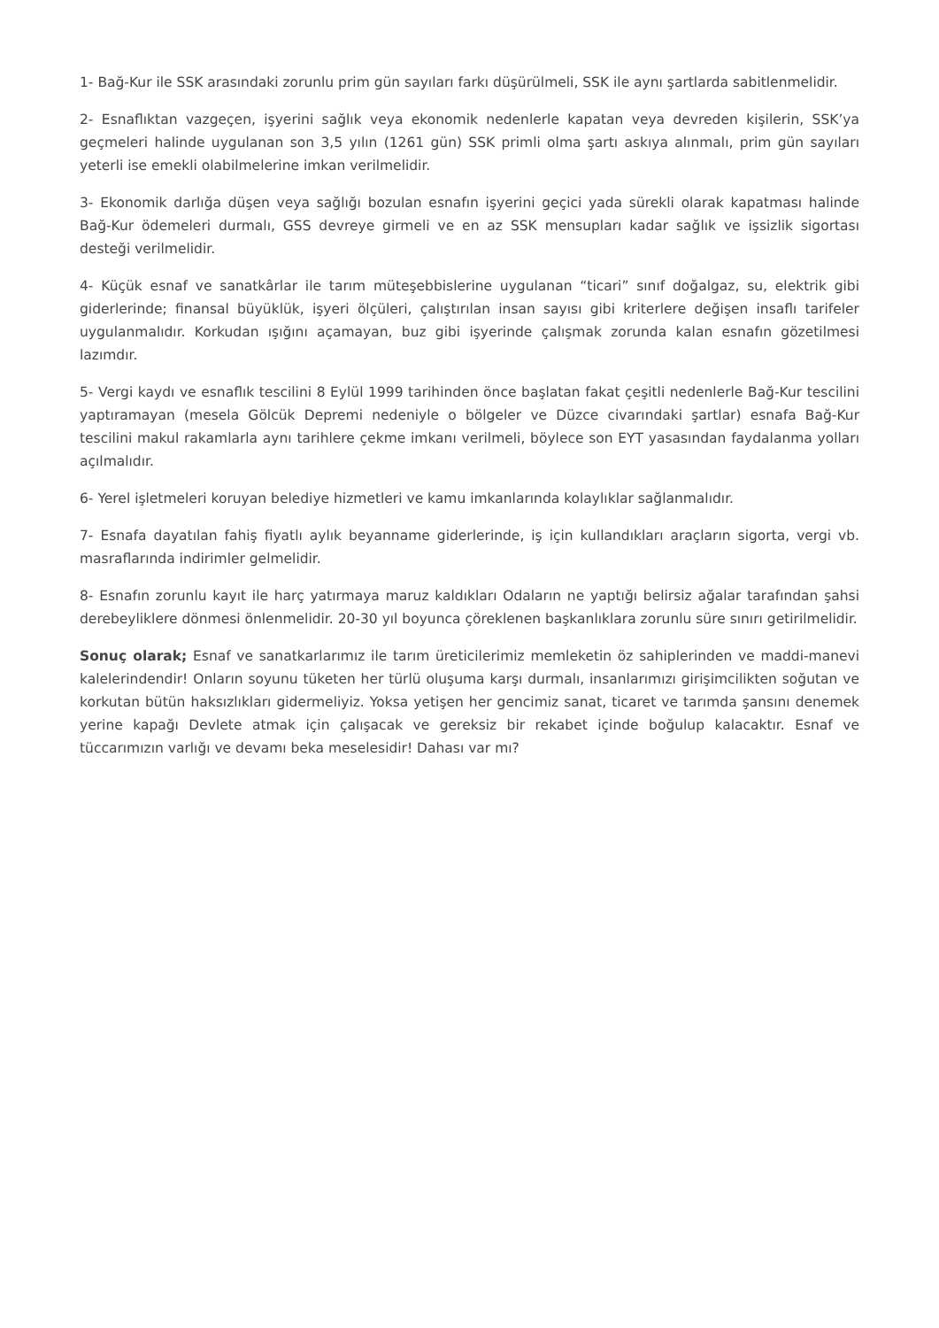1- Bağ-Kur ile SSK arasındaki zorunlu prim gün sayıları farkı düşürülmeli, SSK ile aynı şartlarda sabitlenmelidir.
2- Esnaflıktan vazgeçen, işyerini sağlık veya ekonomik nedenlerle kapatan veya devreden kişilerin, SSK’ya geçmeleri halinde uygulanan son 3,5 yılın (1261 gün) SSK primli olma şartı askıya alınmalı, prim gün sayıları yeterli ise emekli olabilmelerine imkan verilmelidir.
3- Ekonomik darlığa düşen veya sağlığı bozulan esnafın işyerini geçici yada sürekli olarak kapatması halinde Bağ-Kur ödemeleri durmalı, GSS devreye girmeli ve en az SSK mensupları kadar sağlık ve işsizlik sigortası desteği verilmelidir.
4- Küçük esnaf ve sanatkârlar ile tarım müteşebbislerine uygulanan “ticari” sınıf doğalgaz, su, elektrik gibi giderlerinde; finansal büyüklük, işyeri ölçüleri, çalıştırılan insan sayısı gibi kriterlere değişen insaflı tarifeler uygulanmalıdır. Korkudan ışığını açamayan, buz gibi işyerinde çalışmak zorunda kalan esnafın gözetilmesi lazımdır.
5- Vergi kaydı ve esnaflık tescilini 8 Eylül 1999 tarihinden önce başlatan fakat çeşitli nedenlerle Bağ-Kur tescilini yaptıramayan (mesela Gölcük Depremi nedeniyle o bölgeler ve Düzce civarındaki şartlar) esnafa Bağ-Kur tescilini makul rakamlarla aynı tarihlere çekme imkanı verilmeli, böylece son EYT yasasından faydalanma yolları açılmalıdır.
6- Yerel işletmeleri koruyan belediye hizmetleri ve kamu imkanlarında kolaylıklar sağlanmalıdır.
7- Esnafa dayatılan fahiş fiyatlı aylık beyanname giderlerinde, iş için kullandıkları araçların sigorta, vergi vb. masraflarında indirimler gelmelidir.
8- Esnafın zorunlu kayıt ile harç yatırmaya maruz kaldıkları Odaların ne yaptığı belirsiz ağalar tarafından şahsi derebeyliklere dönmesi önlenmelidir. 20-30 yıl boyunca çöreklenen başkanlıklara zorunlu süre sınırı getirilmelidir.
Sonuç olarak; Esnaf ve sanatkarlarımız ile tarım üreticilerimiz memleketin öz sahiplerinden ve maddi-manevi kalelerindendir! Onların soyunu tüketen her türlü oluşuma karşı durmalı, insanlarımızı girişimcilikten soğutan ve korkutan bütün haksızlıkları gidermeliyiz. Yoksa yetişen her gencimiz sanat, ticaret ve tarımda şansını denemek yerine kapağı Devlete atmak için çalışacak ve gereksiz bir rekabet içinde boğulup kalacaktır. Esnaf ve tüccarımızın varlığı ve devamı beka meselesidir! Dahası var mı?